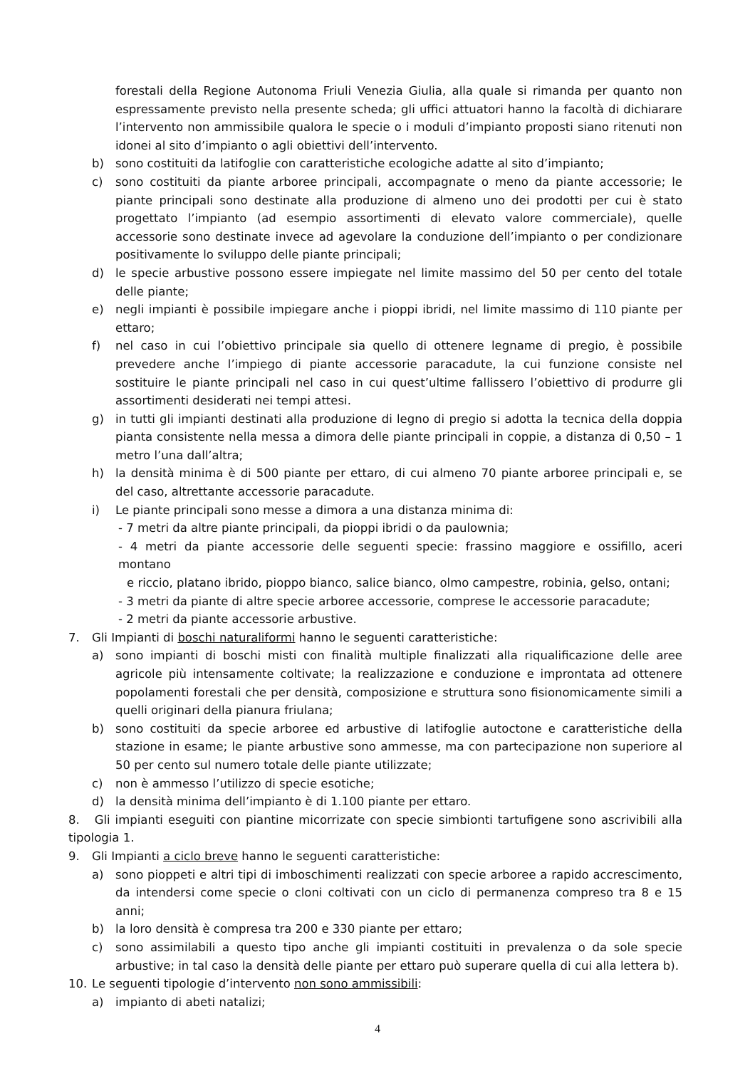forestali della Regione Autonoma Friuli Venezia Giulia, alla quale si rimanda per quanto non espressamente previsto nella presente scheda; gli uffici attuatori hanno la facoltà di dichiarare l’intervento non ammissibile qualora le specie o i moduli d’impianto proposti siano ritenuti non idonei al sito d’impianto o agli obiettivi dell’intervento.
b) sono costituiti da latifoglie con caratteristiche ecologiche adatte al sito d’impianto;
c) sono costituiti da piante arboree principali, accompagnate o meno da piante accessorie; le piante principali sono destinate alla produzione di almeno uno dei prodotti per cui è stato progettato l’impianto (ad esempio assortimenti di elevato valore commerciale), quelle accessorie sono destinate invece ad agevolare la conduzione dell’impianto o per condizionare positivamente lo sviluppo delle piante principali;
d) le specie arbustive possono essere impiegate nel limite massimo del 50 per cento del totale delle piante;
e) negli impianti è possibile impiegare anche i pioppi ibridi, nel limite massimo di 110 piante per ettaro;
f) nel caso in cui l’obiettivo principale sia quello di ottenere legname di pregio, è possibile prevedere anche l’impiego di piante accessorie paracadute, la cui funzione consiste nel sostituire le piante principali nel caso in cui quest’ultime fallissero l’obiettivo di produrre gli assortimenti desiderati nei tempi attesi.
g) in tutti gli impianti destinati alla produzione di legno di pregio si adotta la tecnica della doppia pianta consistente nella messa a dimora delle piante principali in coppie, a distanza di 0,50 – 1 metro l’una dall’altra;
h) la densità minima è di 500 piante per ettaro, di cui almeno 70 piante arboree principali e, se del caso, altrettante accessorie paracadute.
i) Le piante principali sono messe a dimora a una distanza minima di:
- 7 metri da altre piante principali, da pioppi ibridi o da paulownia;
- 4 metri da piante accessorie delle seguenti specie: frassino maggiore e ossifillo, aceri montano
e riccio, platano ibrido, pioppo bianco, salice bianco, olmo campestre, robinia, gelso, ontani;
- 3 metri da piante di altre specie arboree accessorie, comprese le accessorie paracadute;
- 2 metri da piante accessorie arbustive.
7. Gli Impianti di boschi naturaliformi hanno le seguenti caratteristiche:
a) sono impianti di boschi misti con finalità multiple finalizzati alla riqualificazione delle aree agricole più intensamente coltivate; la realizzazione e conduzione e improntata ad ottenere popolamenti forestali che per densità, composizione e struttura sono fisionomicamente simili a quelli originari della pianura friulana;
b) sono costituiti da specie arboree ed arbustive di latifoglie autoctone e caratteristiche della stazione in esame; le piante arbustive sono ammesse, ma con partecipazione non superiore al 50 per cento sul numero totale delle piante utilizzate;
c) non è ammesso l’utilizzo di specie esotiche;
d) la densità minima dell’impianto è di 1.100 piante per ettaro.
8. Gli impianti eseguiti con piantine micorrizate con specie simbionti tartufigene sono ascrivibili alla tipologia 1.
9. Gli Impianti a ciclo breve hanno le seguenti caratteristiche:
a) sono pioppeti e altri tipi di imboschimenti realizzati con specie arboree a rapido accrescimento, da intendersi come specie o cloni coltivati con un ciclo di permanenza compreso tra 8 e 15 anni;
b) la loro densità è compresa tra 200 e 330 piante per ettaro;
c) sono assimilabili a questo tipo anche gli impianti costituiti in prevalenza o da sole specie arbustive; in tal caso la densità delle piante per ettaro può superare quella di cui alla lettera b).
10. Le seguenti tipologie d’intervento non sono ammissibili:
a) impianto di abeti natalizi;
4